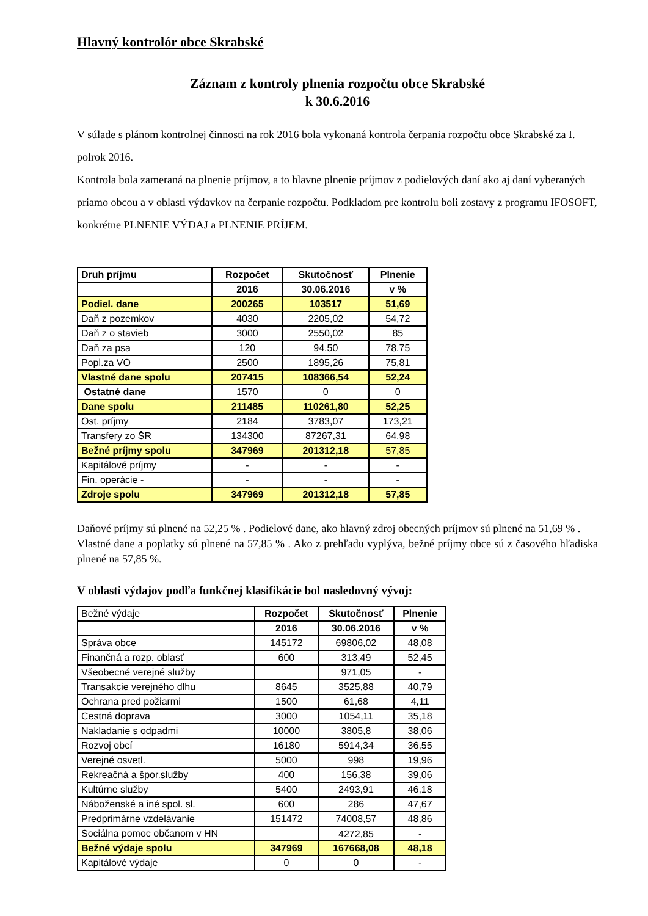Hlavný kontrolór obce Skrabské
Záznam z kontroly plnenia rozpočtu obce Skrabské
k 30.6.2016
V súlade s plánom kontrolnej činnosti na rok 2016 bola vykonaná kontrola čerpania rozpočtu obce Skrabské za I. polrok 2016.
Kontrola bola zameraná na plnenie príjmov, a to hlavne plnenie príjmov z podielových daní ako aj daní vyberaných priamo obcou a v oblasti výdavkov na čerpanie rozpočtu. Podkladom pre kontrolu boli zostavy z programu IFOSOFT, konkrétne PLNENIE VÝDAJ a PLNENIE PRÍJEM.
| Druh príjmu | Rozpočet | Skutočnosť | Plnenie |
| --- | --- | --- | --- |
| | 2016 | 30.06.2016 | v % |
| Podiel. dane | 200265 | 103517 | 51,69 |
| Daň z pozemkov | 4030 | 2205,02 | 54,72 |
| Daň z o stavieb | 3000 | 2550,02 | 85 |
| Daň za psa | 120 | 94,50 | 78,75 |
| Popl.za VO | 2500 | 1895,26 | 75,81 |
| Vlastné dane spolu | 207415 | 108366,54 | 52,24 |
| Ostatné dane | 1570 | 0 | 0 |
| Dane spolu | 211485 | 110261,80 | 52,25 |
| Ost. príjmy | 2184 | 3783,07 | 173,21 |
| Transfery zo ŠR | 134300 | 87267,31 | 64,98 |
| Bežné príjmy spolu | 347969 | 201312,18 | 57,85 |
| Kapitálové príjmy | - | - | - |
| Fin. operácie - | - | - | - |
| Zdroje spolu | 347969 | 201312,18 | 57,85 |
Daňové príjmy sú plnené na 52,25 % . Podielové dane, ako hlavný zdroj obecných príjmov sú plnené na 51,69 % .
Vlastné dane a poplatky sú plnené na 57,85 % . Ako z prehľadu vyplýva, bežné príjmy obce sú z časového hľadiska plnené na 57,85 %.
V oblasti výdajov podľa funkčnej klasifikácie bol nasledovný vývoj:
| Bežné výdaje | Rozpočet | Skutočnosť | Plnenie |
| | 2016 | 30.06.2016 | v % |
| Správa obce | 145172 | 69806,02 | 48,08 |
| Finančná a rozp. oblasť | 600 | 313,49 | 52,45 |
| Všeobecné verejné služby | | 971,05 | - |
| Transakcie verejného dlhu | 8645 | 3525,88 | 40,79 |
| Ochrana pred požiarmi | 1500 | 61,68 | 4,11 |
| Cestná doprava | 3000 | 1054,11 | 35,18 |
| Nakladanie s odpadmi | 10000 | 3805,8 | 38,06 |
| Rozvoj obcí | 16180 | 5914,34 | 36,55 |
| Verejné osvetl. | 5000 | 998 | 19,96 |
| Rekreačná a špor.služby | 400 | 156,38 | 39,06 |
| Kultúrne služby | 5400 | 2493,91 | 46,18 |
| Náboženské a iné spol. sl. | 600 | 286 | 47,67 |
| Predprimárne vzdelávanie | 151472 | 74008,57 | 48,86 |
| Sociálna pomoc občanom v HN | | 4272,85 | - |
| Bežné výdaje spolu | 347969 | 167668,08 | 48,18 |
| Kapitálové výdaje | 0 | 0 | - |